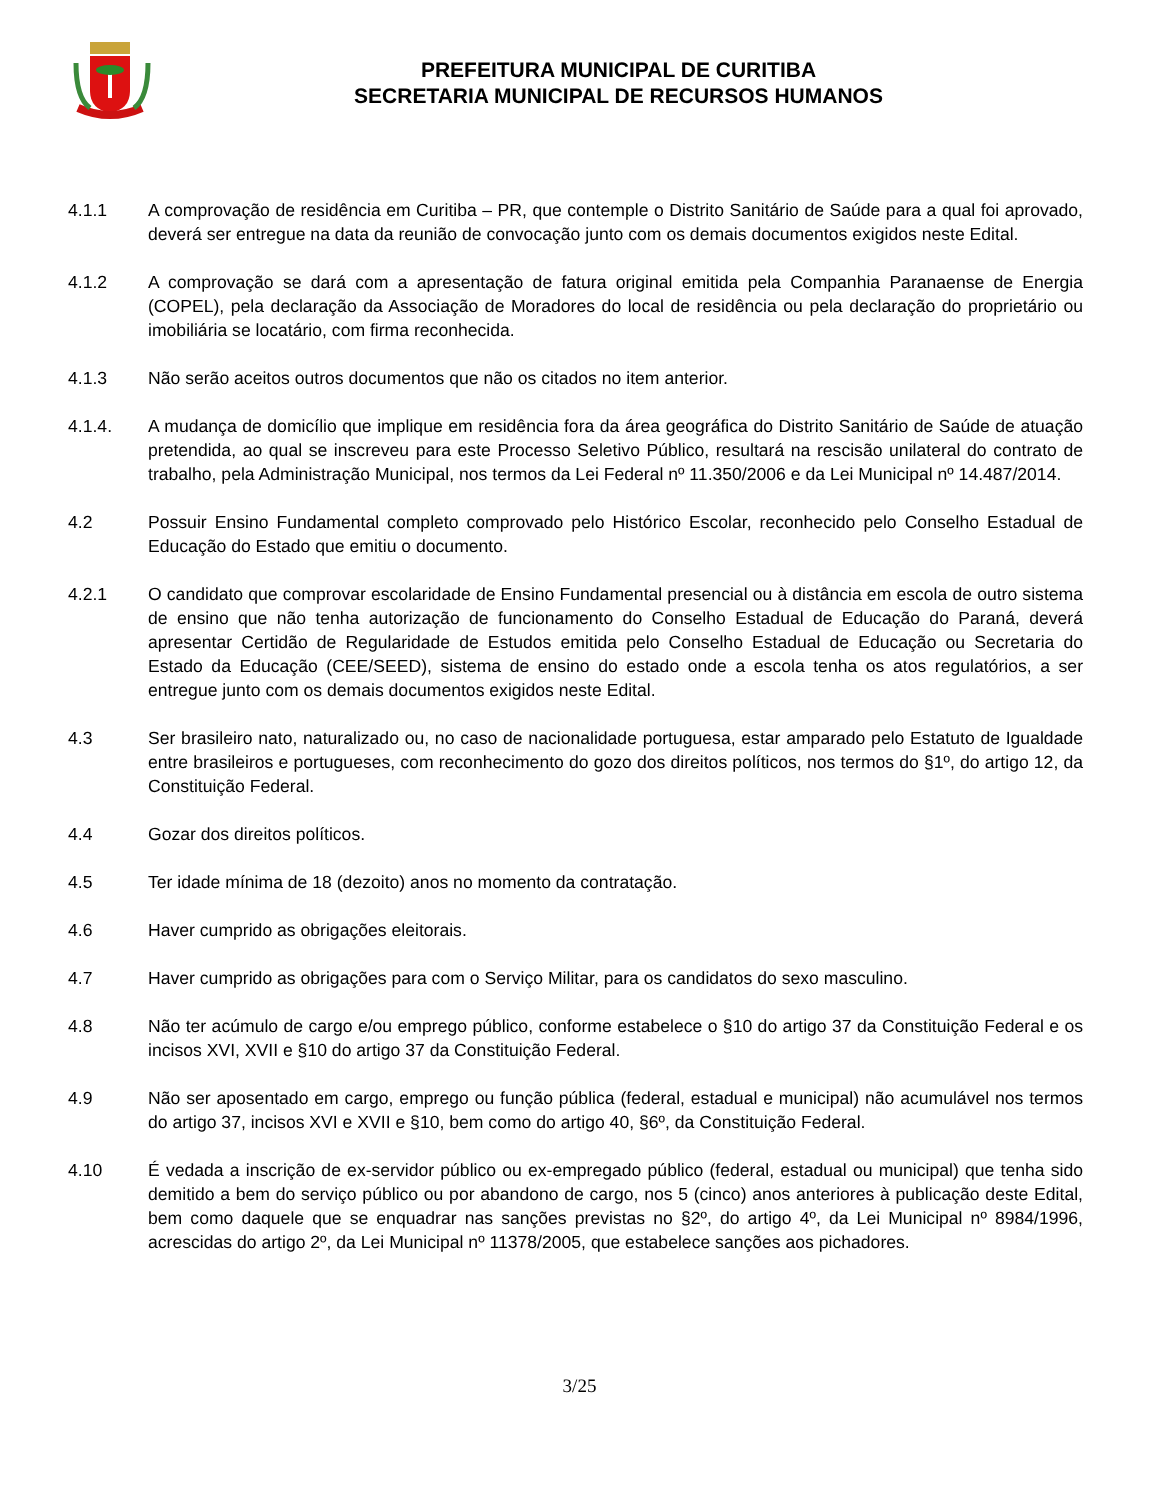PREFEITURA MUNICIPAL DE CURITIBA
SECRETARIA MUNICIPAL DE RECURSOS HUMANOS
4.1.1 A comprovação de residência em Curitiba – PR, que contemple o Distrito Sanitário de Saúde para a qual foi aprovado, deverá ser entregue na data da reunião de convocação junto com os demais documentos exigidos neste Edital.
4.1.2 A comprovação se dará com a apresentação de fatura original emitida pela Companhia Paranaense de Energia (COPEL), pela declaração da Associação de Moradores do local de residência ou pela declaração do proprietário ou imobiliária se locatário, com firma reconhecida.
4.1.3 Não serão aceitos outros documentos que não os citados no item anterior.
4.1.4. A mudança de domicílio que implique em residência fora da área geográfica do Distrito Sanitário de Saúde de atuação pretendida, ao qual se inscreveu para este Processo Seletivo Público, resultará na rescisão unilateral do contrato de trabalho, pela Administração Municipal, nos termos da Lei Federal nº 11.350/2006 e da Lei Municipal nº 14.487/2014.
4.2 Possuir Ensino Fundamental completo comprovado pelo Histórico Escolar, reconhecido pelo Conselho Estadual de Educação do Estado que emitiu o documento.
4.2.1 O candidato que comprovar escolaridade de Ensino Fundamental presencial ou à distância em escola de outro sistema de ensino que não tenha autorização de funcionamento do Conselho Estadual de Educação do Paraná, deverá apresentar Certidão de Regularidade de Estudos emitida pelo Conselho Estadual de Educação ou Secretaria do Estado da Educação (CEE/SEED), sistema de ensino do estado onde a escola tenha os atos regulatórios, a ser entregue junto com os demais documentos exigidos neste Edital.
4.3 Ser brasileiro nato, naturalizado ou, no caso de nacionalidade portuguesa, estar amparado pelo Estatuto de Igualdade entre brasileiros e portugueses, com reconhecimento do gozo dos direitos políticos, nos termos do §1º, do artigo 12, da Constituição Federal.
4.4 Gozar dos direitos políticos.
4.5 Ter idade mínima de 18 (dezoito) anos no momento da contratação.
4.6 Haver cumprido as obrigações eleitorais.
4.7 Haver cumprido as obrigações para com o Serviço Militar, para os candidatos do sexo masculino.
4.8 Não ter acúmulo de cargo e/ou emprego público, conforme estabelece o §10 do artigo 37 da Constituição Federal e os incisos XVI, XVII e §10 do artigo 37 da Constituição Federal.
4.9 Não ser aposentado em cargo, emprego ou função pública (federal, estadual e municipal) não acumulável nos termos do artigo 37, incisos XVI e XVII e §10, bem como do artigo 40, §6º, da Constituição Federal.
4.10 É vedada a inscrição de ex-servidor público ou ex-empregado público (federal, estadual ou municipal) que tenha sido demitido a bem do serviço público ou por abandono de cargo, nos 5 (cinco) anos anteriores à publicação deste Edital, bem como daquele que se enquadrar nas sanções previstas no §2º, do artigo 4º, da Lei Municipal nº 8984/1996, acrescidas do artigo 2º, da Lei Municipal nº 11378/2005, que estabelece sanções aos pichadores.
3/25